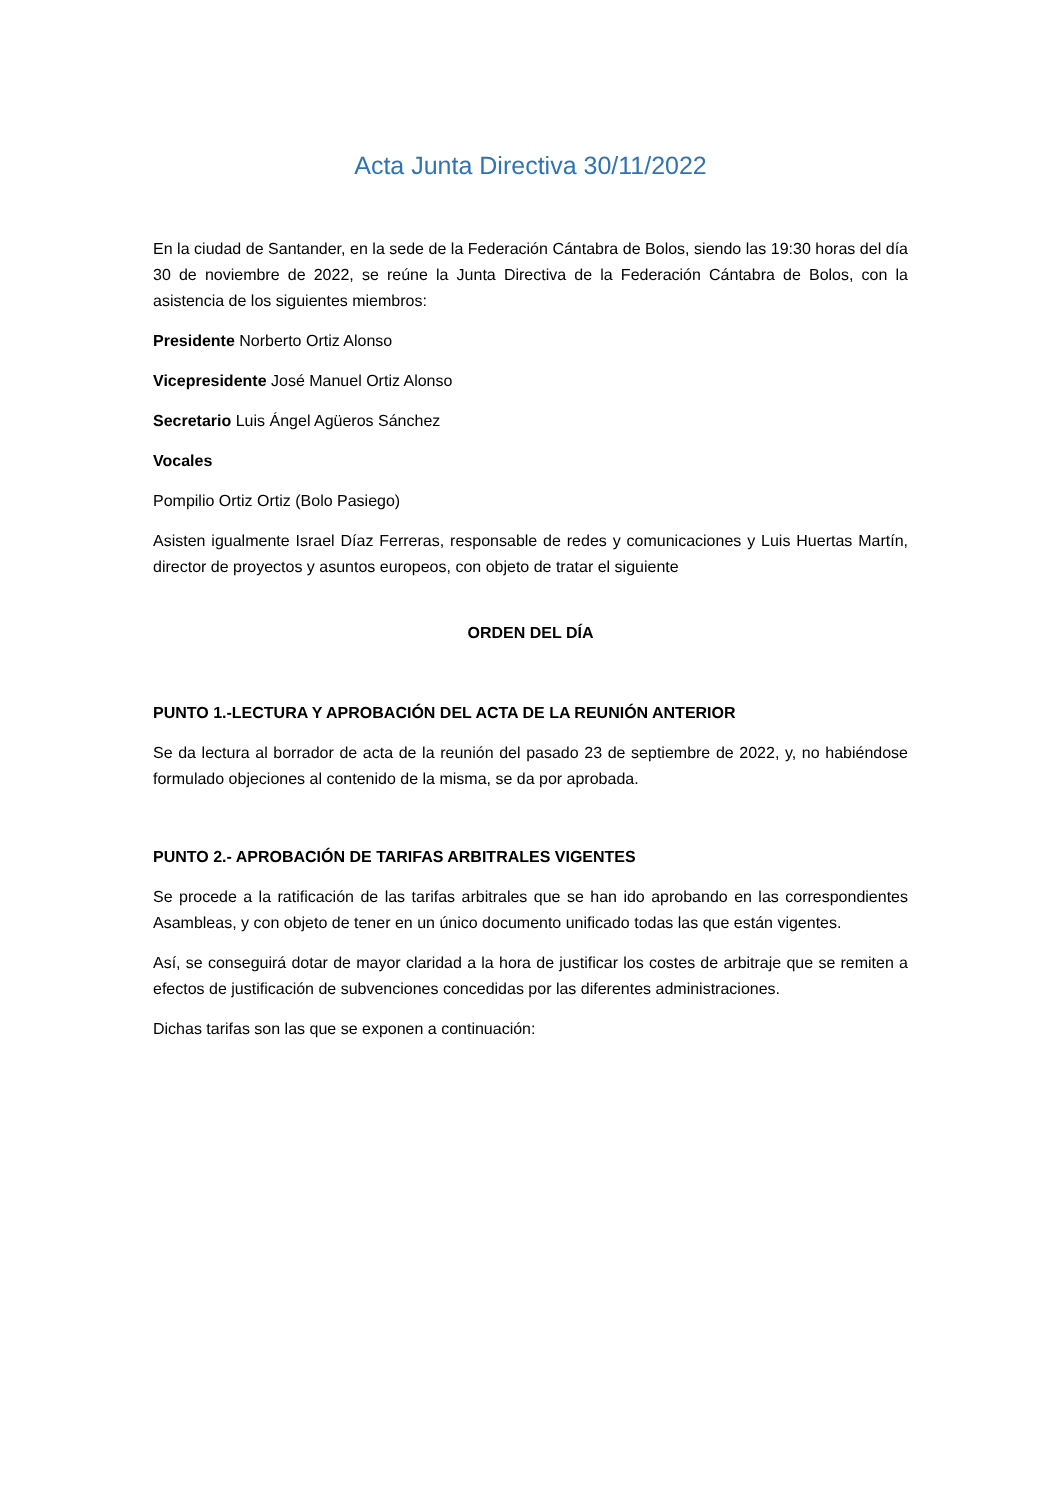Acta Junta Directiva 30/11/2022
En la ciudad de Santander, en la sede de la Federación Cántabra de Bolos, siendo las 19:30 horas del día 30 de noviembre de 2022, se reúne la Junta Directiva de la Federación Cántabra de Bolos, con la asistencia de los siguientes miembros:
Presidente Norberto Ortiz Alonso
Vicepresidente José Manuel Ortiz Alonso
Secretario Luis Ángel Agüeros Sánchez
Vocales
Pompilio Ortiz Ortiz (Bolo Pasiego)
Asisten igualmente Israel Díaz Ferreras, responsable de redes y comunicaciones y Luis Huertas Martín, director de proyectos y asuntos europeos, con objeto de tratar el siguiente
ORDEN DEL DÍA
PUNTO 1.-LECTURA Y APROBACIÓN DEL ACTA DE LA REUNIÓN ANTERIOR
Se da lectura al borrador de acta de la reunión del pasado 23 de septiembre de 2022, y, no habiéndose formulado objeciones al contenido de la misma, se da por aprobada.
PUNTO 2.- APROBACIÓN DE TARIFAS ARBITRALES VIGENTES
Se procede a la ratificación de las tarifas arbitrales que se han ido aprobando en las correspondientes Asambleas, y con objeto de tener en un único documento unificado todas las que están vigentes.
Así, se conseguirá dotar de mayor claridad a la hora de justificar los costes de arbitraje que se remiten a efectos de justificación de subvenciones concedidas por las diferentes administraciones.
Dichas tarifas son las que se exponen a continuación: